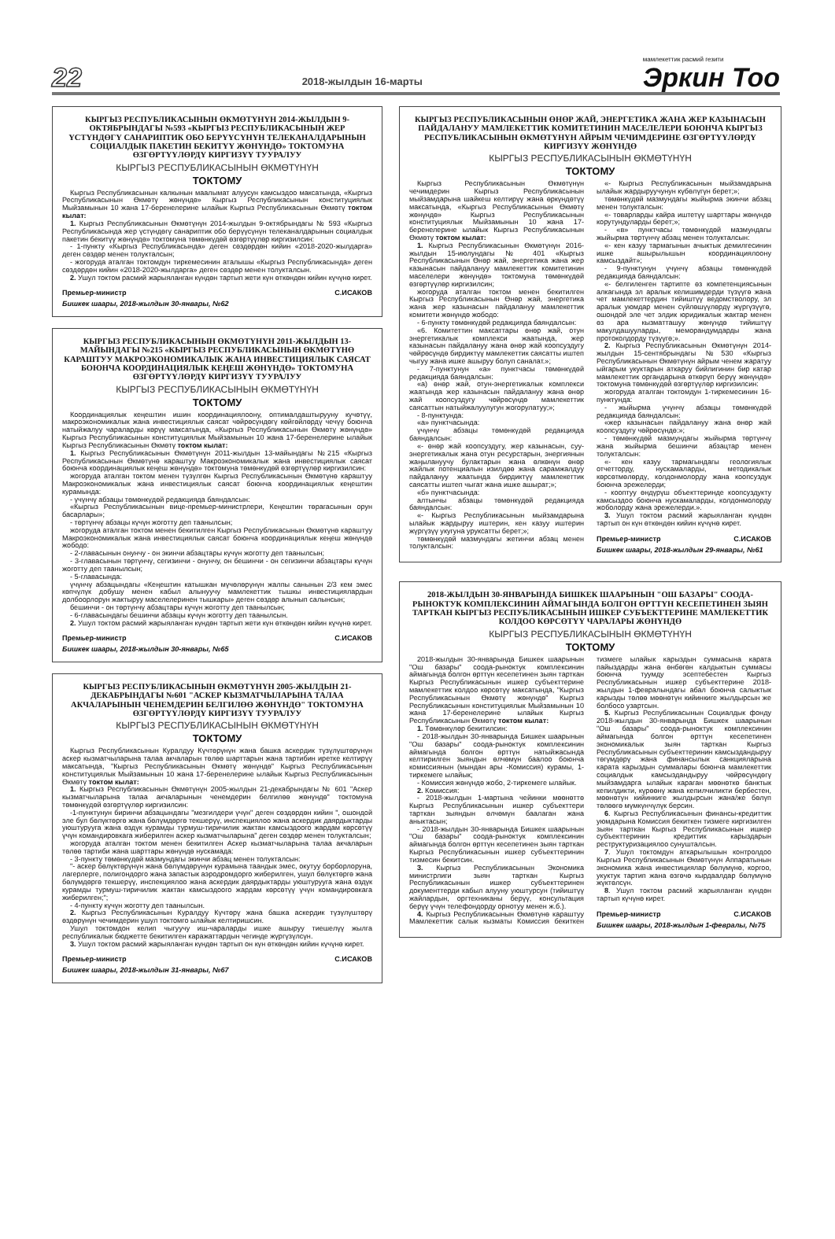22 2018-жылдын 16-марты мамлекеттик расмий гезити
Эркин Тоо
КЫРГЫЗ РЕСПУБЛИКАСЫНЫН ӨКМӨТҮНҮН 2014-ЖЫЛДЫН 9-ОКТЯБРЫНДАГЫ №593 «КЫРГЫЗ РЕСПУБЛИКАСЫНЫН ЖЕР ҮСТҮНДӨГҮ САНАРИПТИК ОБО БЕРҮҮСҮНҮН ТЕЛЕКАНАЛДАРЫНЫН СОЦИАЛДЫК ПАКЕТИН БЕКИТҮҮ ЖӨНҮНДӨ» ТОКТОМУНА ӨЗГӨРТҮҮЛӨРДҮ КИРГИЗҮҮ ТУУРАЛУУ
КЫРГЫЗ РЕСПУБЛИКАСЫНЫН ӨКМӨТҮНҮН
ТОКТОМУ
Кыргыз Республикасынын калкынын маалымат алуусун камсыздоо максатында, «Кыргыз Республикасынын Өкмөтү жөнүндө» Кыргыз Республикасынын конституциялык Мыйзамынын 10 жана 17-беренелерине ылайык Кыргыз Республикасынын Өкмөтү токтом кылат:
1. Кыргыз Республикасынын Өкмөтүнүн 2014-жылдын 9-октябрындагы № 593 «Кыргыз Республикасында жер үстүндөгү санариптик обо берүүсүнүн телеканалдарынын социалдык пакетин бекитүү жөнүндө» токтомуна төмөнкүдөй өзгөртүүлөр киргизилсин:
- 1-пункту «Кыргыз Республикасында» деген сөздөрдөн кийин «2018-2020-жылдарга» деген сөздөр менен толукталсын;
- жогоруда аталган токтомдун тиркемесинин аталышы «Кыргыз Республикасында» деген сөздөрдөн кийин «2018-2020-жылдарга» деген сөздөр менен толукталсын.
2. Ушул токтом расмий жарыяланган күндөн тартып жети күн өткөндөн кийин күчүнө кирет.
Премьер-министр С.ИСАКОВ
Бишкек шаары, 2018-жылдын 30-январы, №62
КЫРГЫЗ РЕСПУБЛИКАСЫНЫН ӨКМӨТҮНҮН 2011-ЖЫЛДЫН 13-МАЙЫНДАГЫ №215 «КЫРГЫЗ РЕСПУБЛИКАСЫНЫН ӨКМӨТҮНӨ КАРАШТУУ МАКРОЭКОНОМИКАЛЫК ЖАНА ИНВЕСТИЦИЯЛЫК САЯСАТ БОЮНЧА КООРДИНАЦИЯЛЫК КЕҢЕШ ЖӨНҮНДӨ» ТОКТОМУНА ӨЗГӨРТҮҮЛӨРДҮ КИРГИЗҮҮ ТУУРАЛУУ
КЫРГЫЗ РЕСПУБЛИКАСЫНЫН ӨКМӨТҮНҮН
ТОКТОМУ
Координациялык кеңештин ишин координациялоону, оптималдаштырууну күчөтүү, макроэкономикалык жана инвестициялык саясат чөйрөсүндөгү көйгөйлөрдү чечүү боюнча натыйжалуу чараларды көрүү максатында, «Кыргыз Республикасынын Өкмөтү жөнүндө» Кыргыз Республикасынын конституциялык Мыйзамынын 10 жана 17-беренелерине ылайык Кыргыз Республикасынын Өкмөтү токтом кылат:
1. Кыргыз Республикасынын Өкмөтүнүн 2011-жылдын 13-майындагы №215 «Кыргыз Республикасынын Өкмөтүнө караштуу Макроэкономикалык жана инвестициялык саясат боюнча координациялык кеңеш жөнүндө» токтомуна төмөнкүдөй өзгөртүүлөр киргизилсин:
жогоруда аталган токтом менен түзүлгөн Кыргыз Республикасынын Өкмөтүнө караштуу Макроэкономикалык жана инвестициялык саясат боюнча координациялык кеңештин курамында:
- үчүнчү абзацы төмөнкүдөй редакцияда баяндалсын:
«Кыргыз Республикасынын вице-премьер-министрлери, Кеңештин төрагасынын орун басарлары»;
- төртүнчү абзацы күчүн жоготту деп таанылсын;
жогоруда аталган токтом менен бекитилген Кыргыз Республикасынын Өкмөтүнө караштуу Макроэкономикалык жана инвестициялык саясат боюнча координациялык кеңеш жөнүндө жободо:
- 2-главасынын онунчу - он экинчи абзацтары күчүн жоготту деп таанылсын;
- 3-главасынын төртүнчү, сегизинчи - онунчу, он бешинчи - он сегизинчи абзацтары күчүн жоготту деп таанылсын;
- 5-главасында:
үчүнчү абзацындагы «Кеңештин катышкан мүчөлөрүнүн жалпы санынын 2/3 кем эмес көпчүлүк добушу менен кабыл алынуучу мамлекеттик тышкы инвестициялардын долбоорлорун жактыруу маселелеринен тышкары» деген сөздөр алынып салынсын;
бешинчи - он төртүнчү абзацтары күчүн жоготту деп таанылсын;
- 6-главасындагы бешинчи абзацы күчүн жоготту деп таанылсын.
2. Ушул токтом расмий жарыяланган күндөн тартып жети күн өткөндөн кийин күчүнө кирет.
Премьер-министр С.ИСАКОВ
Бишкек шаары, 2018-жылдын 30-январы, №65
КЫРГЫЗ РЕСПУБЛИКАСЫНЫН ӨКМӨТҮНҮН 2005-ЖЫЛДЫН 21-ДЕКАБРЫНДАГЫ №601 "АСКЕР КЫЗМАТЧЫЛАРЫНА ТАЛАА АКЧАЛАРЫНЫН ЧЕНЕМДЕРИН БЕЛГИЛӨӨ ЖӨНҮНДӨ" ТОКТОМУНА ӨЗГӨРТҮҮЛӨРДҮ КИРГИЗҮҮ ТУУРАЛУУ
КЫРГЫЗ РЕСПУБЛИКАСЫНЫН ӨКМӨТҮНҮН
ТОКТОМУ
Кыргыз Республикасынын Куралдуу Күчтөрүнүн жана башка аскердик түзүлүштөрүнүн аскер кызматчыларына талаа акчаларын төлөө шарттарын жана тартибин иретке келтирүү максатында, "Кыргыз Республикасынын Өкмөтү жөнүндө" Кыргыз Республикасынын конституциялык Мыйзамынын 10 жана 17-беренелерине ылайык Кыргыз Республикасынын Өкмөтү токтом кылат:
1. Кыргыз Республикасынын Өкмөтүнүн 2005-жылдын 21-декабрындагы № 601 "Аскер кызматчыларына талаа акчаларынын ченемдерин белгилөө жөнүндө" токтомуна төмөнкүдөй өзгөртүүлөр киргизилсин:
-1-пунктунун биринчи абзацындагы "мезгилдери үчүн" деген сөздөрдөн кийин ", ошондой эле бул бөлүктөргө жана бөлүмдөргө текшерүү, инспекциялоо жана аскердик даярдыктарды уюштурууга жана өздүк курамды турмуш-тиричилик жактан камсыздоого жардам көрсөтүү үчүн командировкага жиберилген аскер кызматчыларына" деген сөздөр менен толукталсын;
жогоруда аталган токтом менен бекитилген Аскер кызматчыларына талаа акчаларын төлөө тартиби жана шарттары жөнүндө нускамада:
- 3-пункту төмөнкүдөй мазмундагы экинчи абзац менен толукталсын:
"- аскер бөлүктөрүнүн жана бөлүмдөрүнүн курамына таандык эмес, окутуу борборлоруна, лагерлерге, полигондорго жана запастык аэродромдорго жиберилген, ушул бөлүктөргө жана бөлүмдөргө текшерүү, инспекциялоо жана аскердик даярдыктарды уюштурууга жана өздүк курамды турмуш-тиричилик жактан камсыздоого жардам көрсөтүү үчүн командировкага жиберилген;";
- 4-пункту күчүн жоготту деп таанылсын.
2. Кыргыз Республикасынын Куралдуу Күчтөрү жана башка аскердик түзүлүштөрү өздөрүнүн чечимдерин ушул токтомго ылайык келтиришсин.
Ушул токтомдон келип чыгуучу иш-чараларды ишке ашыруу тиешелүү жылга республикалык бюджетте бекитилген каражаттардын чегинде жүргүзүлсүн.
3. Ушул токтом расмий жарыяланган күндөн тартып он күн өткөндөн кийин күчүнө кирет.
Премьер-министр С.ИСАКОВ
Бишкек шаары, 2018-жылдын 31-январы, №67
КЫРГЫЗ РЕСПУБЛИКАСЫНЫН ӨНӨР ЖАЙ, ЭНЕРГЕТИКА ЖАНА ЖЕР КАЗЫНАСЫН ПАЙДАЛАНУУ МАМЛЕКЕТТИК КОМИТЕТИНИН МАСЕЛЕЛЕРИ БОЮНЧА КЫРГЫЗ РЕСПУБЛИКАСЫНЫН ӨКМӨТҮНҮН АЙРЫМ ЧЕЧИМДЕРИНЕ ӨЗГӨРТҮҮЛӨРДҮ КИРГИЗҮҮ ЖӨНҮНДӨ
КЫРГЫЗ РЕСПУБЛИКАСЫНЫН ӨКМӨТҮНҮН
ТОКТОМУ
Кыргыз Республикасынын Өкмөтүнүн чечимдерин Кыргыз Республикасынын мыйзамдарына шайкеш келтирүү жана өркүндөтүү максатында, «Кыргыз Республикасынын Өкмөтү жөнүндө» Кыргыз Республикасынын конституциялык Мыйзамынын 10 жана 17-беренелерине ылайык Кыргыз Республикасынын Өкмөтү токтом кылат:
1. Кыргыз Республикасынын Өкмөтүнүн 2016-жылдын 15-июлундагы № 401 «Кыргыз Республикасынын Өнөр жай, энергетика жана жер казынасын пайдалануу мамлекеттик комитетинин маселелери жөнүндө» токтомуна төмөнкүдөй өзгөртүүлөр киргизилсин;
жогоруда аталган токтом менен бекитилген Кыргыз Республикасынын Өнөр жай, энергетика жана жер казынасын пайдалануу мамлекеттик комитети жөнүндө жободо:
- 6-пункту төмөнкүдөй редакцияда баяндалсын:
«6. Комитеттин максаттары өнөр жай, отун энергетикалык комплекси жаатында, жер казынасын пайдалануу жана өнөр жай коопсуздугу чөйрөсүндө бирдиктүү мамлекеттик саясатты иштеп чыгуу жана ишке ашыруу болуп саналат.»;
- 7-пунктунун «а» пунктчасы төмөнкүдөй редакцияда баяндалсын:
«а) өнөр жай, отун-энергетикалык комплекси жаатында жер казынасын пайдалануу жана өнөр жай коопсуздугу чөйрөсүндө мамлекеттик саясаттын натыйжалуулугун жогорулатуу;»;
- 8-пунктунда:
«а» пунктчасында:
үчүнчү абзацы төмөнкүдөй редакцияда баяндалсын:
«- өнөр жай коопсуздугу, жер казынасын, суу-энергетикалык жана отун ресурстарын, энергиянын жаңылануучу булактарын жана өлкөнүн өнөр жайлык потенциалын изилдөө жана сарамжалдуу пайдалануу жаатында бирдиктүү мамлекеттик саясатты иштеп чыгат жана ишке ашырат;»;
«б» пунктчасында:
алтынчы абзацы төмөнкүдөй редакцияда баяндалсын:
«- Кыргыз Республикасынын мыйзамдарына ылайык жардыруу иштерин, кен казуу иштерин жүргүзүү укугуна уруксатты берет;»;
төмөнкүдөй мазмундагы жетинчи абзац менен толукталсын:
«- Кыргыз Республикасынын мыйзамдарына ылайык жардыруучунун күбөлүгүн берет;»;
төмөнкүдөй мазмундагы жыйырма экинчи абзац менен толукталсын:
«- товарларды кайра иштетүү шарттары жөнүндө корутундуларды берет;»;
- «в» пунктчасы төмөнкүдөй мазмундагы жыйырма төртүнчү абзац менен толукталсын:
«- кен казуу тармагынын ачыктык демилгесинин ишке ашырылышын координациялоону камсыздайт»;
- 9-пунктунун үчүнчү абзацы төмөнкүдөй редакцияда баяндалсын:
«- белгиленген тартипте өз компетенциясынын алкагында эл аралык келишимдерди түзүүгө жана чет мамлекеттердин тийиштүү ведомстволору, эл аралык уюмдар менен сүйлөшүүлөрдү жүргүзүүгө, ошондой эле чет элдик юридикалык жактар менен өз ара кызматташуу жөнүндө тийиштүү макулдашууларды, меморандумдарды жана протоколдорду түзүүгө;».
2. Кыргыз Республикасынын Өкмөтүнүн 2014-жылдын 15-сентябрындагы №530 «Кыргыз Республикасынын Өкмөтүнүн айрым ченем жаратуу ыйгарым укуктарын аткаруу бийлигинин бир катар мамлекеттик органдарына өткөрүп берүү жөнүндө» токтомуна төмөнкүдөй өзгөртүүлөр киргизилсин:
жогоруда аталган токтомдун 1-тиркемесинин 16-пунктунда:
- жыйырма үчүнчү абзацы төмөнкүдөй редакцияда баяндалсын:
«жер казынасын пайдалануу жана өнөр жай коопсуздугу чөйрөсүндө:»;
- төмөнкүдөй мазмундагы жыйырма төртүнчү жана жыйырма бешинчи абзацтар менен толукталсын:
«- кен казуу тармагындагы геологиялык отчетторду, нускамаларды, методикалык көрсөтмөлөрдү, колдонмолорду жана коопсуздук боюнча эрежелерди;
- кооптуу өндүрүш объекттеринде коопсуздукту камсыздоо боюнча нускамаларды, колдонмолорду жоболорду жана эрежелерди.».
3. Ушул токтом расмий жарыяланган күндөн тартып он күн өткөндөн кийин күчүнө кирет.
Премьер-министр С.ИСАКОВ
Бишкек шаары, 2018-жылдын 29-январы, №61
2018-ЖЫЛДЫН 30-ЯНВАРЫНДА БИШКЕК ШААРЫНЫН "ОШ БАЗАРЫ" СООДА-РЫНОКТУК КОМПЛЕКСИНИН АЙМАГЫНДА БОЛГОН ӨРТТҮН КЕСЕПЕТИНЕН ЗЫЯН ТАРТКАН КЫРГЫЗ РЕСПУБЛИКАСЫНЫН ИШКЕР СУБЪЕКТТЕРИНЕ МАМЛЕКЕТТИК КОЛДОО КӨРСӨТҮҮ ЧАРАЛАРЫ ЖӨНҮНДӨ
КЫРГЫЗ РЕСПУБЛИКАСЫНЫН ӨКМӨТҮНҮН
ТОКТОМУ
2018-жылдын 30-январында Бишкек шаарынын "Ош базары" соода-рыноктук комплексинин аймагында болгон өрттүн кесепетинен зыян тарткан Кыргыз Республикасынын ишкер субъекттерине мамлекеттик колдоо көрсөтүү максатында, "Кыргыз Республикасынын Өкмөтү жөнүндө" Кыргыз Республикасынын конституциялык Мыйзамынын 10 жана 17-беренелерине ылайык Кыргыз Республикасынын Өкмөтү токтом кылат:
1. Төмөнкүлөр бекитилсин:
- 2018-жылдын 30-январында Бишкек шаарынын "Ош базары" соода-рыноктук комплексинин аймагында болгон өрттүн натыйжасында келтирилген зыяндын өлчөмүн баалоо боюнча комиссиянын (мындан ары -Комиссия) курамы, 1-тиркемеге ылайык;
- Комиссия жөнүндө жобо, 2-тиркемеге ылайык.
2. Комиссия:
- 2018-жылдын 1-мартына чейинки мөөнөттө Кыргыз Республикасынын ишкер субъекттери тарткан зыяндын өлчөмүн баалаган жана аныктасын;
- 2018-жылдын 30-январында Бишкек шаарынын "Ош базары" соода-рыноктук комплексинин аймагында болгон өрттүн кесепетинен зыян тарткан Кыргыз Республикасынын ишкер субъекттеринин тизмесин бекитсин.
3. Кыргыз Республикасынын Экономика министрлиги зыян тарткан Кыргыз Республикасынын ишкер субъекттеринен документтерди кабыл алууну уюштурсун (тийиштүү жайлардын, оргтехниканы берүү, консультация берүү үчүн телефондорду орнотуу менен ж.б.).
4. Кыргыз Республикасынын Өкмөтүнө караштуу Мамлекеттик салык кызматы Комиссия бекиткен тизмеге ылайык карыздын суммасына карата пайыздарды жана өнбөгөн калдыктын суммасы боюнча туумду эсептебестен Кыргыз Республикасынын ишкер субъекттерине 2018-жылдын 1-февралындагы абал боюнча салыктык карызды төлөө мөөнөтүн кийинкиге жылдырсын же болбосо узартсын.
5. Кыргыз Республикасынын Социалдык фонду 2018-жылдын 30-январында Бишкек шаарынын "Ош базары" соода-рыноктук комплексинин аймагында болгон өрттүн кесепетинен экономикалык зыян тарткан Кыргыз Республикасынын субъекттеринин камсыздандыруу төгүмдөрү жана финансылык санкцияларына карата карыздын суммалары боюнча мамлекеттик социалдык камсыздандыруу чөйрөсүндөгү мыйзамдарга ылайык караган мөөнөткө банктык кепилдикти, күрөөнү жана кепилчиликти бербестен, мөөнөтүн кийинкиге жылдырсын жана/же бөлүп төлөөгө мүмкүнчүлүк берсин.
6. Кыргыз Республикасынын финансы-кредиттик уюмдарына Комиссия бекиткен тизмеге киргизилген зыян тарткан Кыргыз Республикасынын ишкер субъекттеринин кредиттик карыздарын реструктуризациялоо сунушталсын.
7. Ушул токтомдун аткарылышын контролдоо Кыргыз Республикасынын Өкмөтүнүн Аппаратынын экономика жана инвестициялар бөлүмүнө, коргоо, укуктук тартип жана өзгөчө кырдаалдар бөлүмүнө жүктөлсүн.
8. Ушул токтом расмий жарыяланган күндөн тартып күчүнө кирет.
Премьер-министр С.ИСАКОВ
Бишкек шаары, 2018-жылдын 1-февралы, №75